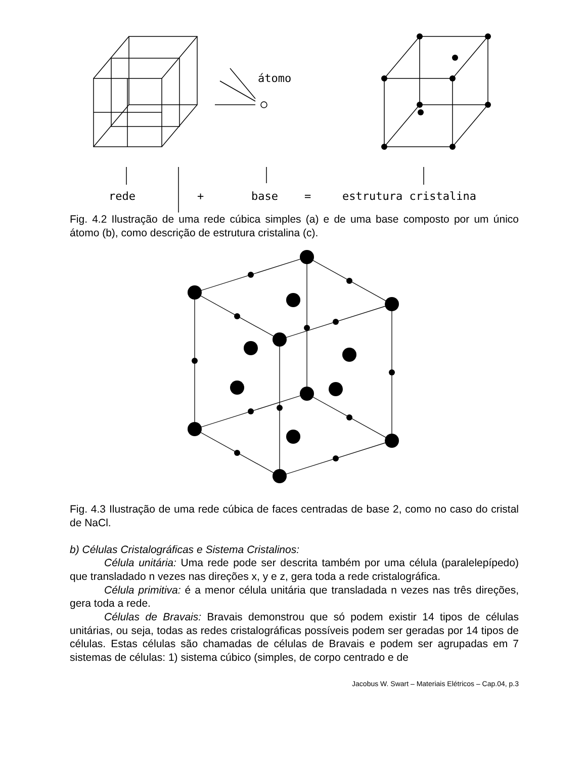átomo
rede
+
base
=
estrutura cristalina
Fig. 4.2 Ilustração de uma rede cúbica simples (a) e de uma base composto por um único átomo (b), como descrição de estrutura cristalina (c).
Fig. 4.3 Ilustração de uma rede cúbica de faces centradas de base 2, como no caso do cristal de NaCl.
b) Células Cristalográficas e Sistema Cristalinos:
Célula unitária: Uma rede pode ser descrita também por uma célula (paralelepípedo) que transladado n vezes nas direções x, y e z, gera toda a rede cristalográfica.
Célula primitiva: é a menor célula unitária que transladada n vezes nas três direções, gera toda a rede.
Células de Bravais: Bravais demonstrou que só podem existir 14 tipos de células unitárias, ou seja, todas as redes cristalográficas possíveis podem ser geradas por 14 tipos de células. Estas células são chamadas de células de Bravais e podem ser agrupadas em 7 sistemas de células: 1) sistema cúbico (simples, de corpo centrado e de
Jacobus W. Swart – Materiais Elétricos – Cap.04, p.3